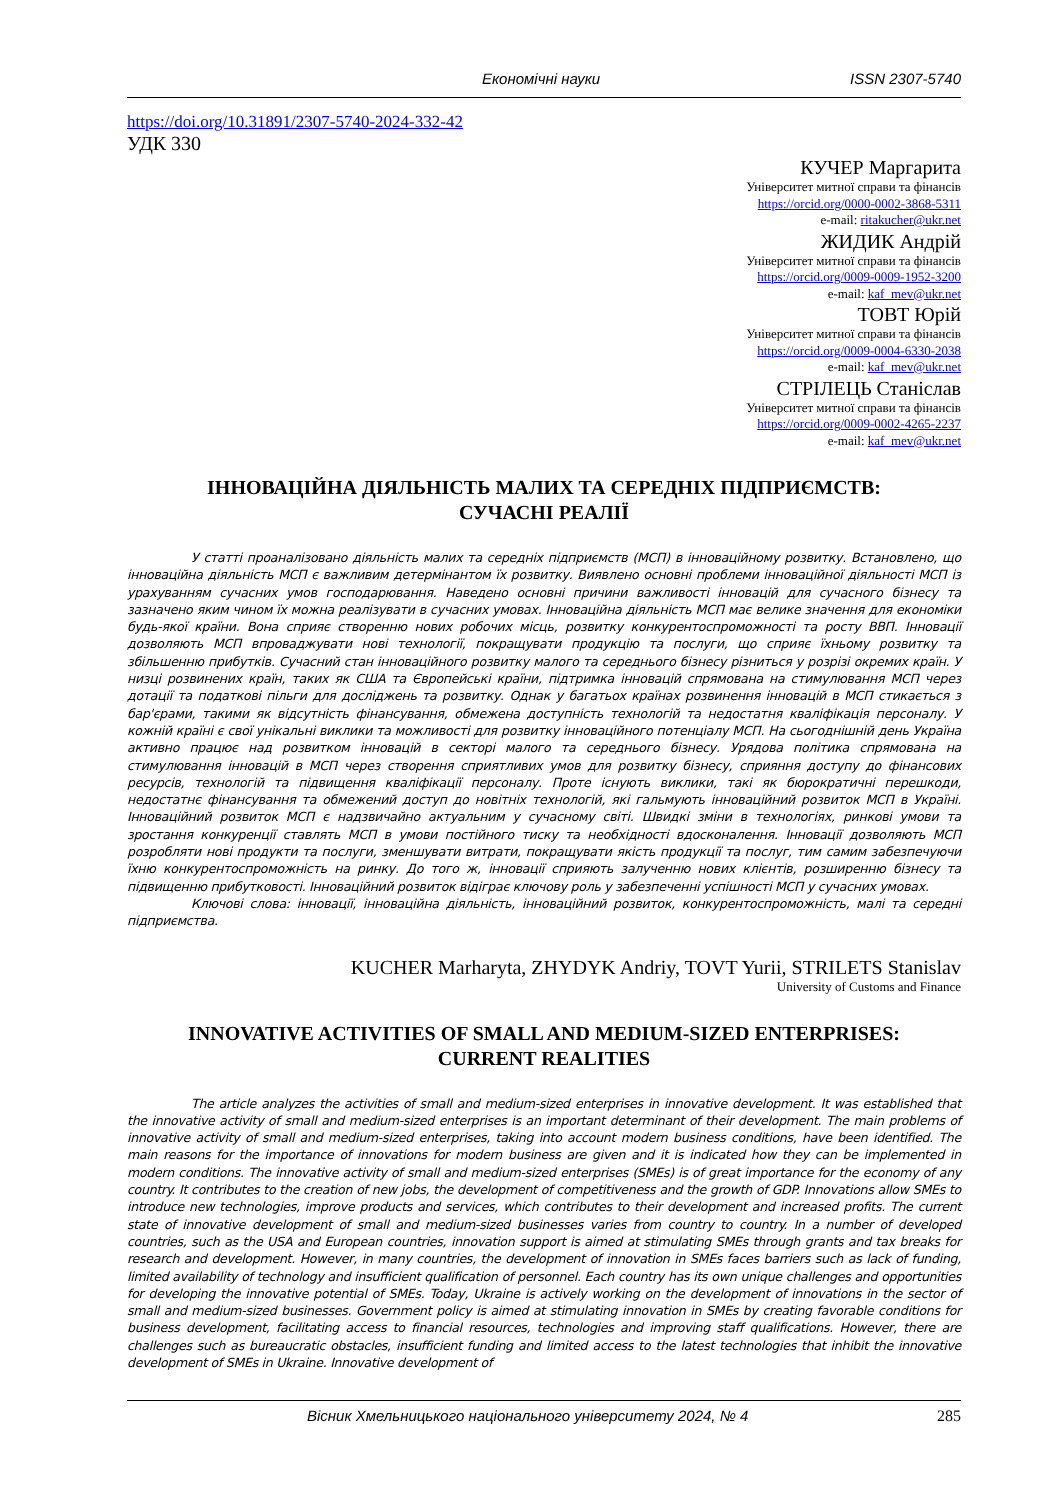Економічні науки ISSN 2307-5740
https://doi.org/10.31891/2307-5740-2024-332-42
УДК 330
КУЧЕР Маргарита
Університет митної справи та фінансів
https://orcid.org/0000-0002-3868-5311
e-mail: ritakucher@ukr.net
ЖИДИК Андрій
Університет митної справи та фінансів
https://orcid.org/0009-0009-1952-3200
e-mail: kaf_mev@ukr.net
ТОВТ Юрій
Університет митної справи та фінансів
https://orcid.org/0009-0004-6330-2038
e-mail: kaf_mev@ukr.net
СТРІЛЕЦЬ Станіслав
Університет митної справи та фінансів
https://orcid.org/0009-0002-4265-2237
e-mail: kaf_mev@ukr.net
ІННОВАЦІЙНА ДІЯЛЬНІСТЬ МАЛИХ ТА СЕРЕДНІХ ПІДПРИЄМСТВ:
СУЧАСНІ РЕАЛІЇ
У статті проаналізовано діяльність малих та середніх підприємств (МСП) в інноваційному розвитку. Встановлено, що інноваційна діяльність МСП є важливим детермінантом їх розвитку. Виявлено основні проблеми інноваційної діяльності МСП із урахуванням сучасних умов господарювання. Наведено основні причини важливості інновацій для сучасного бізнесу та зазначено яким чином їх можна реалізувати в сучасних умовах. Інноваційна діяльність МСП має велике значення для економіки будь-якої країни. Вона сприяє створенню нових робочих місць, розвитку конкурентоспроможності та росту ВВП. Інновації дозволяють МСП впроваджувати нові технології, покращувати продукцію та послуги, що сприяє їхньому розвитку та збільшенню прибутків. Сучасний стан інноваційного розвитку малого та середнього бізнесу різниться у розрізі окремих країн. У низці розвинених країн, таких як США та Європейські країни, підтримка інновацій спрямована на стимулювання МСП через дотації та податкові пільги для досліджень та розвитку. Однак у багатьох країнах розвинення інновацій в МСП стикається з бар'єрами, такими як відсутність фінансування, обмежена доступність технологій та недостатня кваліфікація персоналу. У кожній країні є свої унікальні виклики та можливості для розвитку інноваційного потенціалу МСП. На сьогоднішній день Україна активно працює над розвитком інновацій в секторі малого та середнього бізнесу. Урядова політика спрямована на стимулювання інновацій в МСП через створення сприятливих умов для розвитку бізнесу, сприяння доступу до фінансових ресурсів, технологій та підвищення кваліфікації персоналу. Проте існують виклики, такі як бюрократичні перешкоди, недостатнє фінансування та обмежений доступ до новітніх технологій, які гальмують інноваційний розвиток МСП в Україні. Інноваційний розвиток МСП є надзвичайно актуальним у сучасному світі. Швидкі зміни в технологіях, ринкові умови та зростання конкуренції ставлять МСП в умови постійного тиску та необхідності вдосконалення. Інновації дозволяють МСП розробляти нові продукти та послуги, зменшувати витрати, покращувати якість продукції та послуг, тим самим забезпечуючи їхню конкурентоспроможність на ринку. До того ж, інновації сприяють залученню нових клієнтів, розширенню бізнесу та підвищенню прибутковості. Інноваційний розвиток відіграє ключову роль у забезпеченні успішності МСП у сучасних умовах.
Ключові слова: інновації, інноваційна діяльність, інноваційний розвиток, конкурентоспроможність, малі та середні підприємства.
KUCHER Marharyta, ZHYDYK Andriy, TOVT Yurii, STRILETS Stanislav
University of Customs and Finance
INNOVATIVE ACTIVITIES OF SMALL AND MEDIUM-SIZED ENTERPRISES:
CURRENT REALITIES
The article analyzes the activities of small and medium-sized enterprises in innovative development. It was established that the innovative activity of small and medium-sized enterprises is an important determinant of their development. The main problems of innovative activity of small and medium-sized enterprises, taking into account modern business conditions, have been identified. The main reasons for the importance of innovations for modern business are given and it is indicated how they can be implemented in modern conditions. The innovative activity of small and medium-sized enterprises (SMEs) is of great importance for the economy of any country. It contributes to the creation of new jobs, the development of competitiveness and the growth of GDP. Innovations allow SMEs to introduce new technologies, improve products and services, which contributes to their development and increased profits. The current state of innovative development of small and medium-sized businesses varies from country to country. In a number of developed countries, such as the USA and European countries, innovation support is aimed at stimulating SMEs through grants and tax breaks for research and development. However, in many countries, the development of innovation in SMEs faces barriers such as lack of funding, limited availability of technology and insufficient qualification of personnel. Each country has its own unique challenges and opportunities for developing the innovative potential of SMEs. Today, Ukraine is actively working on the development of innovations in the sector of small and medium-sized businesses. Government policy is aimed at stimulating innovation in SMEs by creating favorable conditions for business development, facilitating access to financial resources, technologies and improving staff qualifications. However, there are challenges such as bureaucratic obstacles, insufficient funding and limited access to the latest technologies that inhibit the innovative development of SMEs in Ukraine. Innovative development of
Вісник Хмельницького національного університету 2024, № 4 285